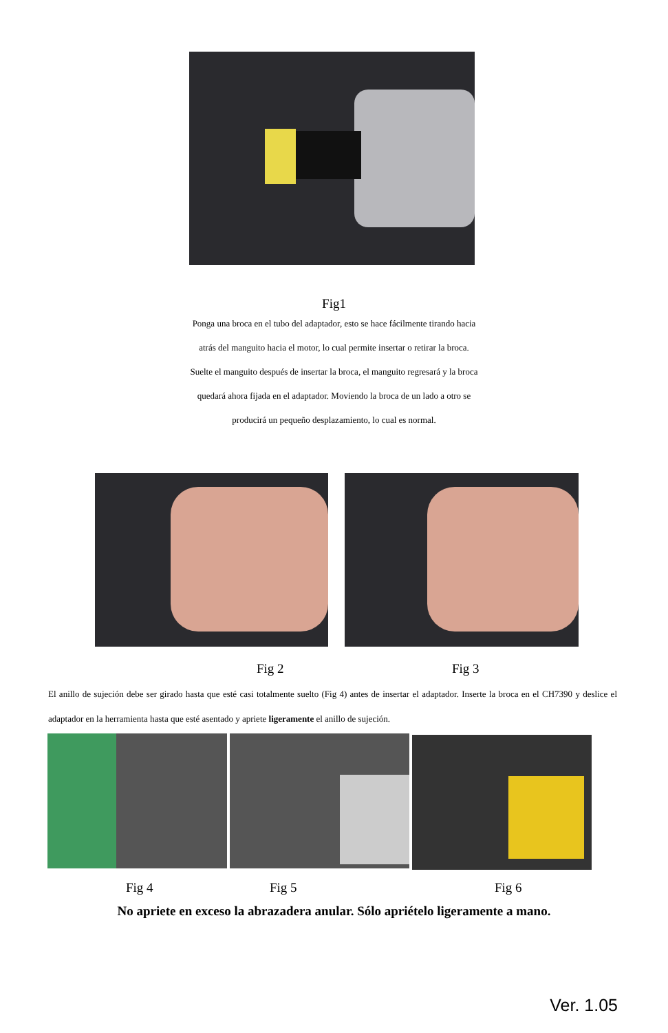Fig1
Ponga una broca en el tubo del adaptador, esto se hace fácilmente tirando hacia atrás del manguito hacia el motor, lo cual permite insertar o retirar la broca. Suelte el manguito después de insertar la broca, el manguito regresará y la broca quedará ahora fijada en el adaptador. Moviendo la broca de un lado a otro se producirá un pequeño desplazamiento, lo cual es normal.
Fig 2 Fig 3
El anillo de sujeción debe ser girado hasta que esté casi totalmente suelto (Fig 4) antes de insertar el adaptador. Inserte la broca en el CH7390 y deslice el adaptador en la herramienta hasta que esté asentado y apriete ligeramente el anillo de sujeción.
Fig 4 Fig 5 Fig 6
No apriete en exceso la abrazadera anular. Sólo apriételo ligeramente a mano.
Ver. 1.05